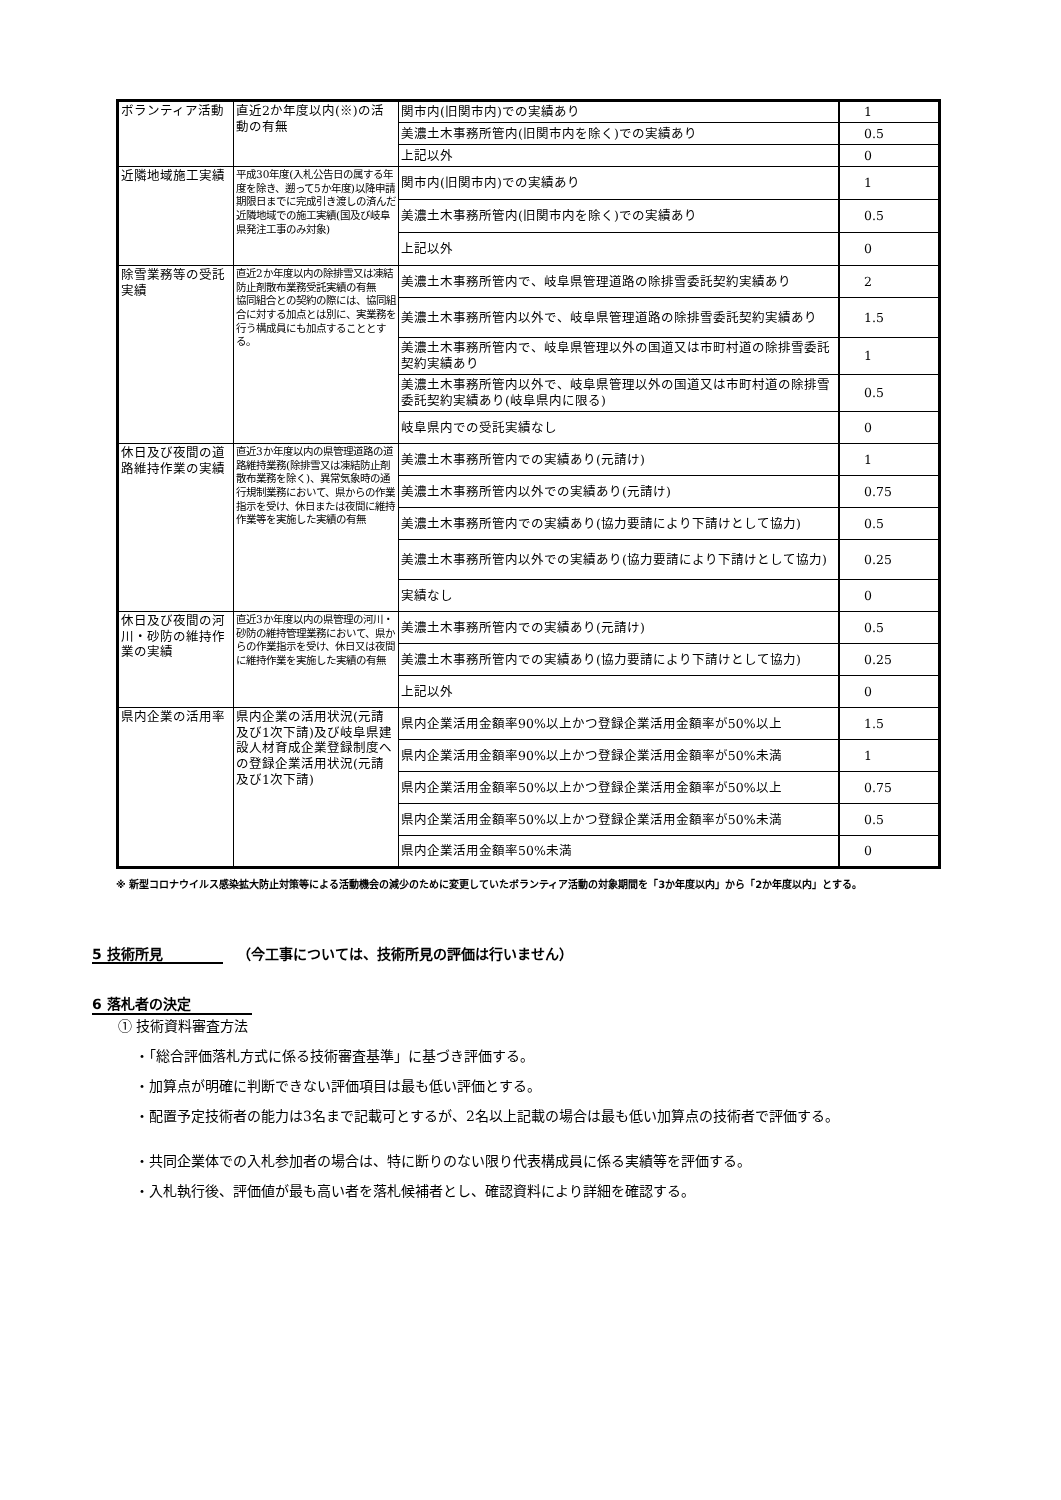| ボランティア活動 | 直近2か年度以内(※)の活動の有無 | 関市内(旧関市内)での実績あり | 1 |
| | | 美濃土木事務所管内(旧関市内を除く)での実績あり | 0.5 |
| | | 上記以外 | 0 |
| 近隣地域施工実績 | 平成30年度(入札公告日の属する年度を除き、遡って5か年度)以降申請期限日までに完成引き渡しの済んだ近隣地域での施工実績(国及び岐阜県発注工事のみ対象) | 関市内(旧関市内)での実績あり | 1 |
| | | 美濃土木事務所管内(旧関市内を除く)での実績あり | 0.5 |
| | | 上記以外 | 0 |
| 除雪業務等の受託実績 | 直近2か年度以内の除排雪又は凍結防止剤散布業務受託実績の有無 協同組合との契約の際には、協同組合に対する加点とは別に、実業務を行う構成員にも加点することとする。 | 美濃土木事務所管内で、岐阜県管理道路の除排雪委託契約実績あり | 2 |
| | | 美濃土木事務所管内以外で、岐阜県管理道路の除排雪委託契約実績あり | 1.5 |
| | | 美濃土木事務所管内で、岐阜県管理以外の国道又は市町村道の除排雪委託契約実績あり | 1 |
| | | 美濃土木事務所管内以外で、岐阜県管理以外の国道又は市町村道の除排雪委託契約実績あり(岐阜県内に限る) | 0.5 |
| | | 岐阜県内での受託実績なし | 0 |
| 休日及び夜間の道路維持作業の実績 | 直近3か年度以内の県管理道路の道路維持業務(除排雪又は凍結防止剤散布業務を除く)、異常気象時の通行規制業務において、県からの作業指示を受け、休日または夜間に維持作業等を実施した実績の有無 | 美濃土木事務所管内での実績あり(元請け) | 1 |
| | | 美濃土木事務所管内以外での実績あり(元請け) | 0.75 |
| | | 美濃土木事務所管内での実績あり(協力要請により下請けとして協力) | 0.5 |
| | | 美濃土木事務所管内以外での実績あり(協力要請により下請けとして協力) | 0.25 |
| | | 実績なし | 0 |
| 休日及び夜間の河川・砂防の維持作業の実績 | 直近3か年度以内の県管理の河川・砂防の維持管理業務において、県からの作業指示を受け、休日又は夜間に維持作業を実施した実績の有無 | 美濃土木事務所管内での実績あり(元請け) | 0.5 |
| | | 美濃土木事務所管内での実績あり(協力要請により下請けとして協力) | 0.25 |
| | | 上記以外 | 0 |
| 県内企業の活用率 | 県内企業の活用状況(元請及び1次下請)及び岐阜県建設人材育成企業登録制度への登録企業活用状況(元請及び1次下請) | 県内企業活用金額率90%以上かつ登録企業活用金額率が50%以上 | 1.5 |
| | | 県内企業活用金額率90%以上かつ登録企業活用金額率が50%未満 | 1 |
| | | 県内企業活用金額率50%以上かつ登録企業活用金額率が50%以上 | 0.75 |
| | | 県内企業活用金額率50%以上かつ登録企業活用金額率が50%未満 | 0.5 |
| | | 県内企業活用金額率50%未満 | 0 |
※ 新型コロナウイルス感染拡大防止対策等による活動機会の減少のために変更していたボランティア活動の対象期間を「3か年度以内」から「2か年度以内」とする。
5 技術所見 （今工事については、技術所見の評価は行いません）
6 落札者の決定
① 技術資料審査方法
・「総合評価落札方式に係る技術審査基準」に基づき評価する。
・加算点が明確に判断できない評価項目は最も低い評価とする。
・配置予定技術者の能力は3名まで記載可とするが、2名以上記載の場合は最も低い加算点の技術者で評価する。
・共同企業体での入札参加者の場合は、特に断りのない限り代表構成員に係る実績等を評価する。
・入札執行後、評価値が最も高い者を落札候補者とし、確認資料により詳細を確認する。